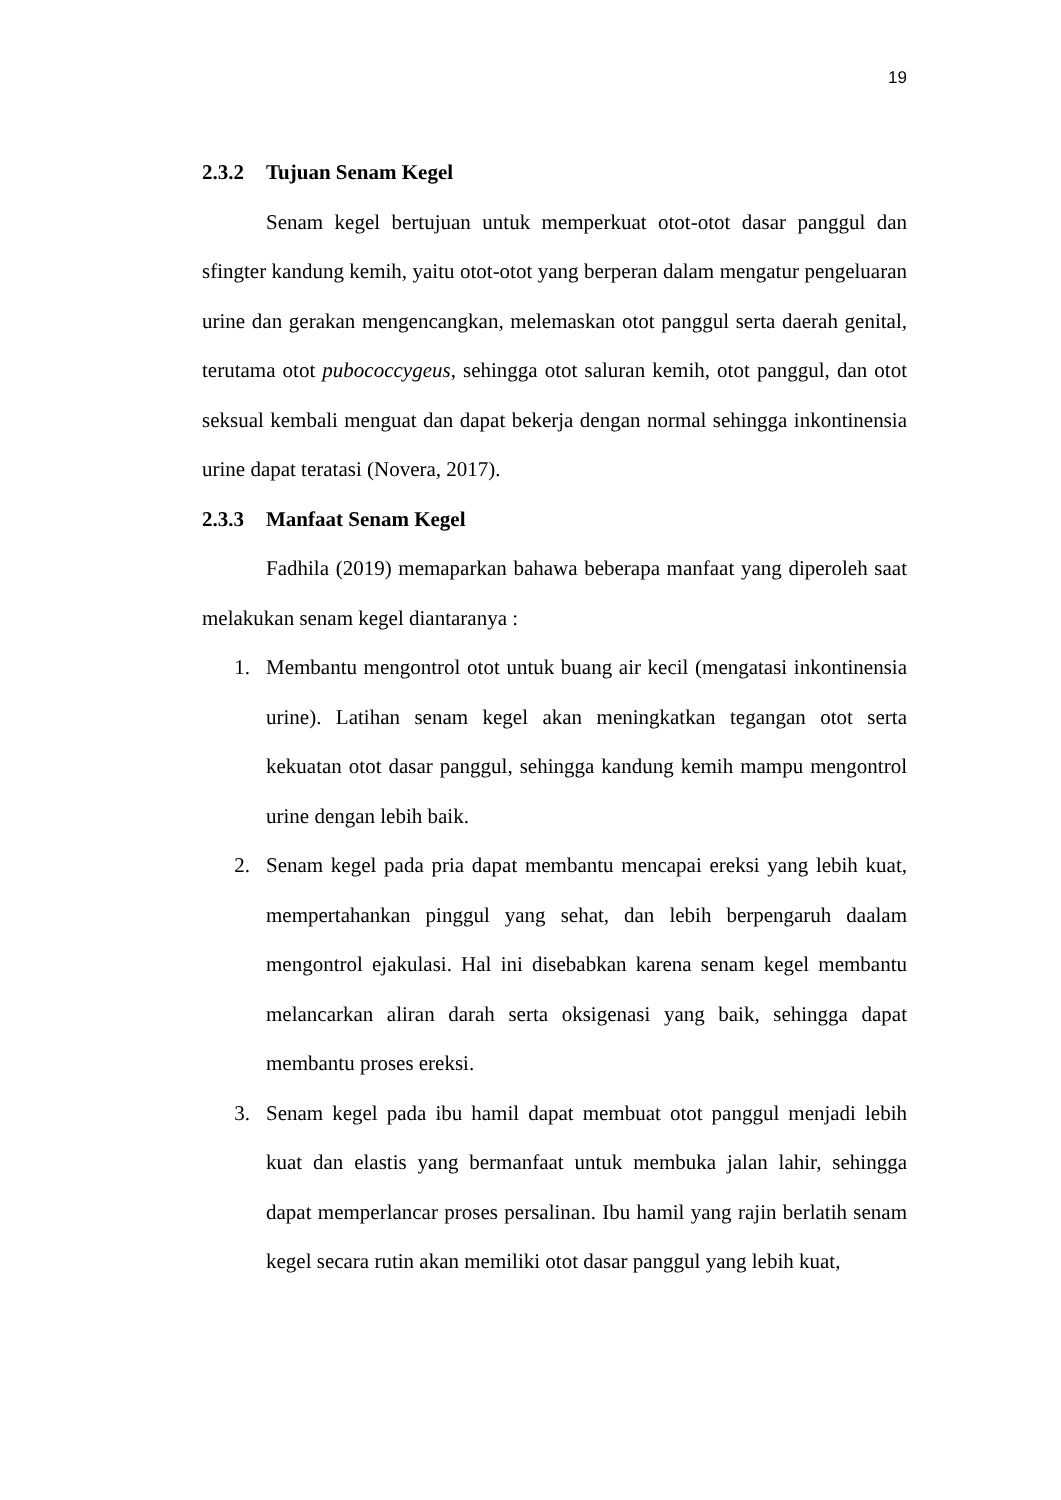19
2.3.2 Tujuan Senam Kegel
Senam kegel bertujuan untuk memperkuat otot-otot dasar panggul dan sfingter kandung kemih, yaitu otot-otot yang berperan dalam mengatur pengeluaran urine dan gerakan mengencangkan, melemaskan otot panggul serta daerah genital, terutama otot pubococcygeus, sehingga otot saluran kemih, otot panggul, dan otot seksual kembali menguat dan dapat bekerja dengan normal sehingga inkontinensia urine dapat teratasi (Novera, 2017).
2.3.3 Manfaat Senam Kegel
Fadhila (2019) memaparkan bahawa beberapa manfaat yang diperoleh saat melakukan senam kegel diantaranya :
1. Membantu mengontrol otot untuk buang air kecil (mengatasi inkontinensia urine). Latihan senam kegel akan meningkatkan tegangan otot serta kekuatan otot dasar panggul, sehingga kandung kemih mampu mengontrol urine dengan lebih baik.
2. Senam kegel pada pria dapat membantu mencapai ereksi yang lebih kuat, mempertahankan pinggul yang sehat, dan lebih berpengaruh daalam mengontrol ejakulasi. Hal ini disebabkan karena senam kegel membantu melancarkan aliran darah serta oksigenasi yang baik, sehingga dapat membantu proses ereksi.
3. Senam kegel pada ibu hamil dapat membuat otot panggul menjadi lebih kuat dan elastis yang bermanfaat untuk membuka jalan lahir, sehingga dapat memperlancar proses persalinan. Ibu hamil yang rajin berlatih senam kegel secara rutin akan memiliki otot dasar panggul yang lebih kuat,